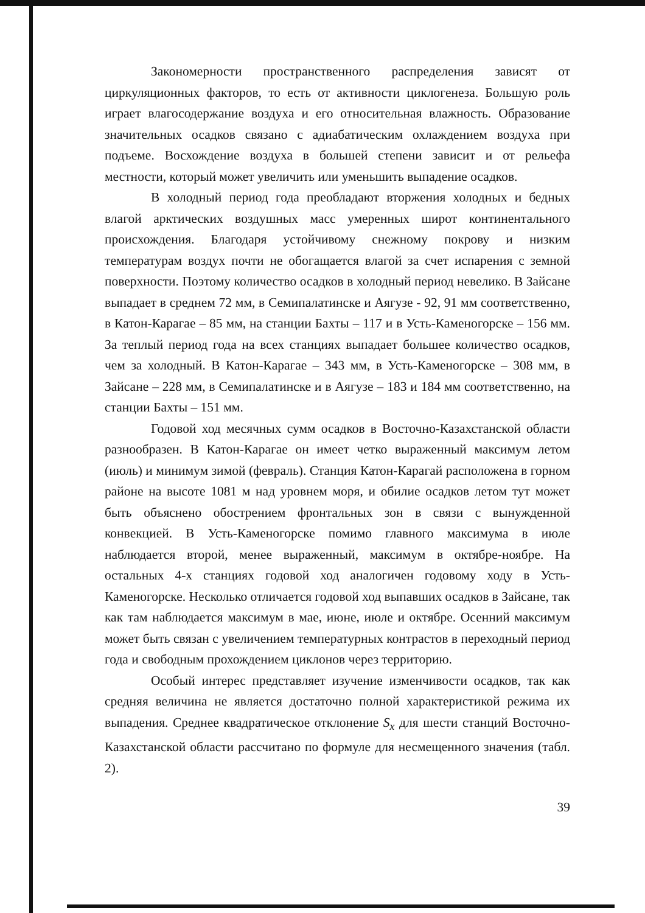Закономерности пространственного распределения зависят от циркуляционных факторов, то есть от активности циклогенеза. Большую роль играет влагосодержание воздуха и его относительная влажность. Образование значительных осадков связано с адиабатическим охлаждением воздуха при подъеме. Восхождение воздуха в большей степени зависит и от рельефа местности, который может увеличить или уменьшить выпадение осадков.
В холодный период года преобладают вторжения холодных и бедных влагой арктических воздушных масс умеренных широт континентального происхождения. Благодаря устойчивому снежному покрову и низким температурам воздух почти не обогащается влагой за счет испарения с земной поверхности. Поэтому количество осадков в холодный период невелико. В Зайсане выпадает в среднем 72 мм, в Семипалатинске и Аягузе - 92, 91 мм соответственно, в Катон-Карагае – 85 мм, на станции Бахты – 117 и в Усть-Каменогорске – 156 мм. За теплый период года на всех станциях выпадает большее количество осадков, чем за холодный. В Катон-Карагае – 343 мм, в Усть-Каменогорске – 308 мм, в Зайсане – 228 мм, в Семипалатинске и в Аягузе – 183 и 184 мм соответственно, на станции Бахты – 151 мм.
Годовой ход месячных сумм осадков в Восточно-Казахстанской области разнообразен. В Катон-Карагае он имеет четко выраженный максимум летом (июль) и минимум зимой (февраль). Станция Катон-Карагай расположена в горном районе на высоте 1081 м над уровнем моря, и обилие осадков летом тут может быть объяснено обострением фронтальных зон в связи с вынужденной конвекцией. В Усть-Каменогорске помимо главного максимума в июле наблюдается второй, менее выраженный, максимум в октябре-ноябре. На остальных 4-х станциях годовой ход аналогичен годовому ходу в Усть-Каменогорске. Несколько отличается годовой ход выпавших осадков в Зайсане, так как там наблюдается максимум в мае, июне, июле и октябре. Осенний максимум может быть связан с увеличением температурных контрастов в переходный период года и свободным прохождением циклонов через территорию.
Особый интерес представляет изучение изменчивости осадков, так как средняя величина не является достаточно полной характеристикой режима их выпадения. Среднее квадратическое отклонение S<sub>x</sub> для шести станций Восточно-Казахстанской области рассчитано по формуле для несмещенного значения (табл. 2).
39